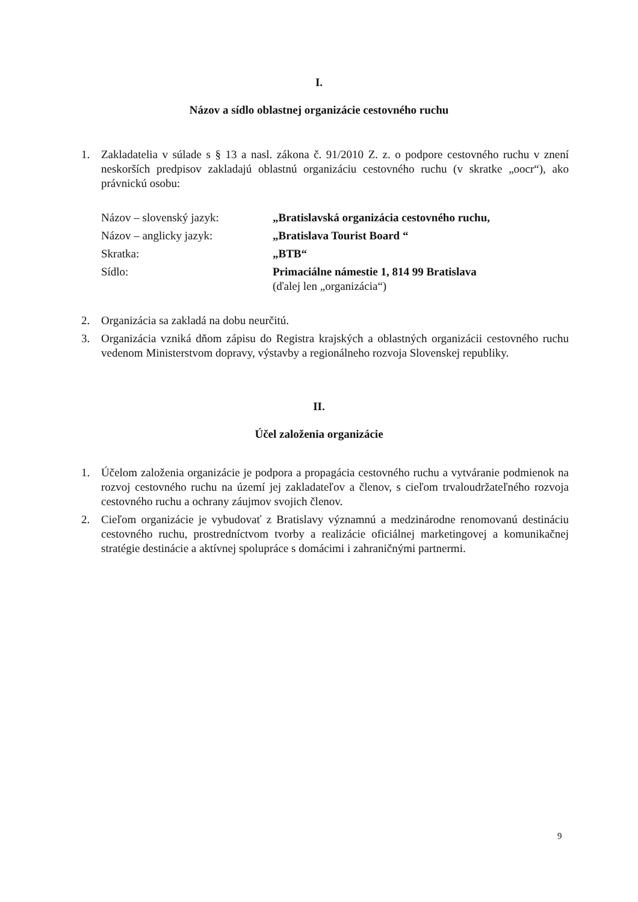I.
Názov a sídlo oblastnej organizácie cestovného ruchu
1. Zakladatelia v súlade s § 13 a nasl. zákona č. 91/2010 Z. z. o podpore cestovného ruchu v znení neskorších predpisov zakladajú oblastnú organizáciu cestovného ruchu (v skratke „oocr“), ako právnickú osobu:
| Názov – slovenský jazyk: | „Bratislavská organizácia cestovného ruchu, |
| Názov – anglicky jazyk: | „Bratislava Tourist Board “ |
| Skratka: | „BTB“ |
| Sídlo: | Primaciálne námestie 1, 814 99 Bratislava (ďalej len „organizácia“) |
2. Organizácia sa zakladá na dobu neurčitú.
3. Organizácia vzniká dňom zápisu do Registra krajských a oblastných organizácii cestovného ruchu vedenom Ministerstvom dopravy, výstavby a regionálneho rozvoja Slovenskej republiky.
II.
Účel založenia organizácie
1. Účelom založenia organizácie je podpora a propagácia cestovného ruchu a vytváranie podmienok na rozvoj cestovného ruchu na území jej zakladateľov a členov, s cieľom trvaloudržateľného rozvoja cestovného ruchu a ochrany záujmov svojich členov.
2. Cieľom organizácie je vybudovať z Bratislavy významnú a medzinárodne renomovanú destináciu cestovného ruchu, prostredníctvom tvorby a realizácie oficiálnej marketingovej a komunikačnej stratégie destinácie a aktívnej spolupráce s domácimi i zahraničnými partnermi.
9